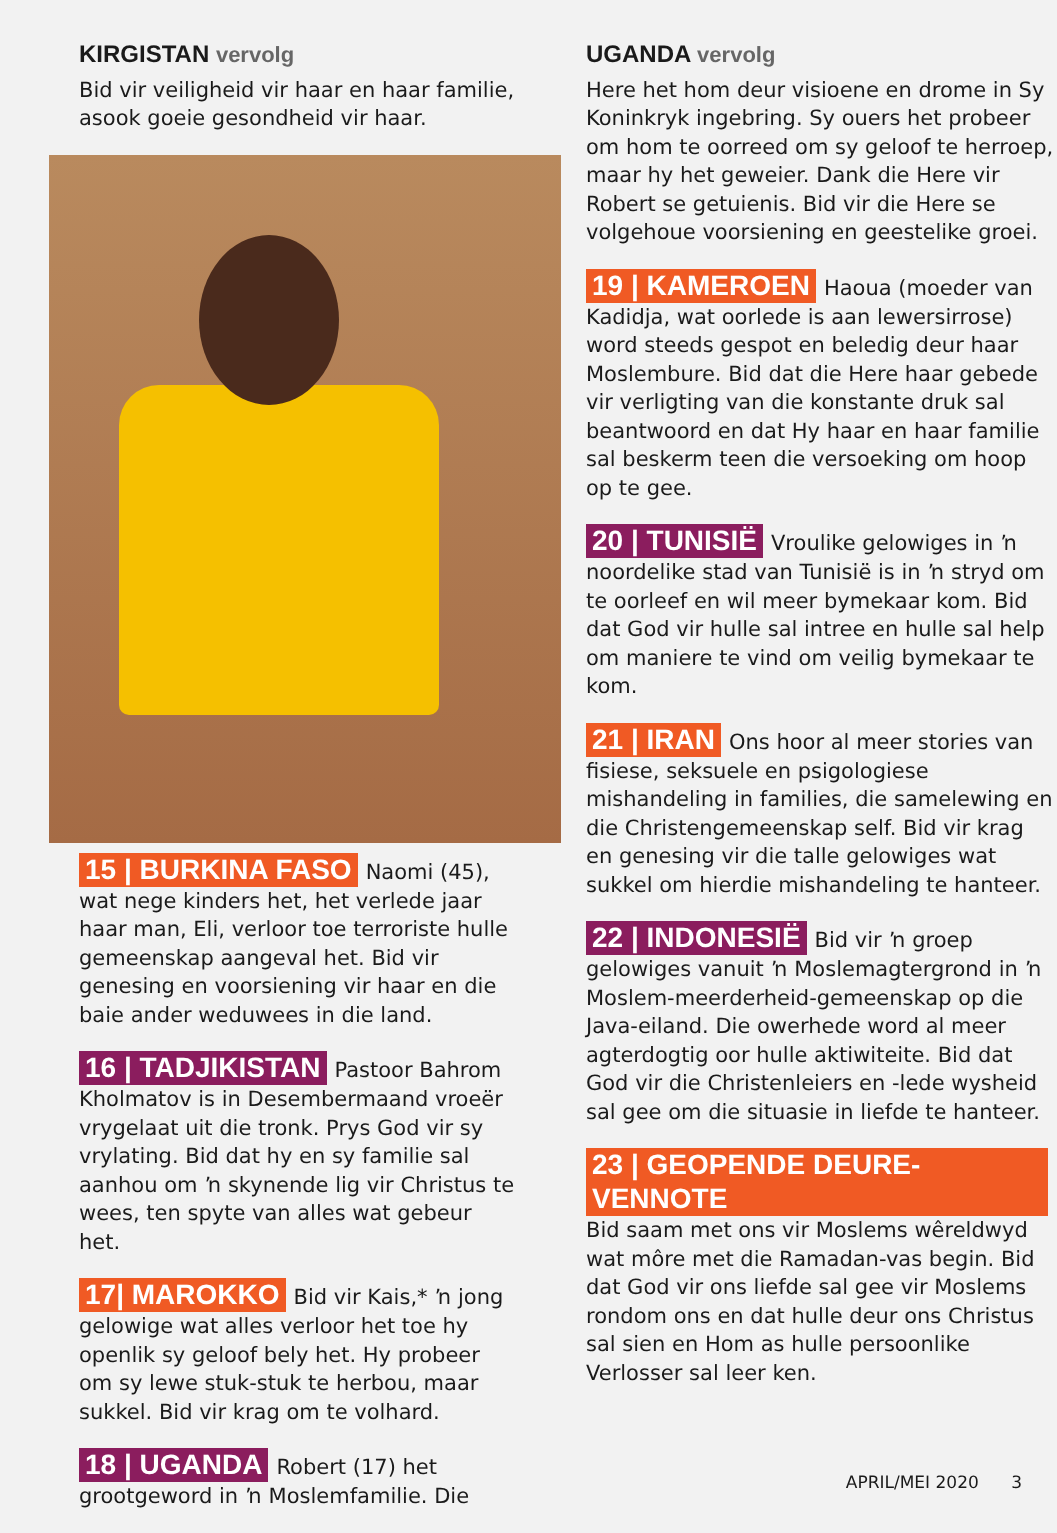KIRGISTAN vervolg
Bid vir veiligheid vir haar en haar familie, asook goeie gesondheid vir haar.
15 | BURKINA FASO Naomi (45), wat nege kinders het, het verlede jaar haar man, Eli, verloor toe terroriste hulle gemeenskap aangeval het. Bid vir genesing en voorsiening vir haar en die baie ander weduwees in die land.
16 | TADJIKISTAN Pastoor Bahrom Kholmatov is in Desembermaand vroeër vrygelaat uit die tronk. Prys God vir sy vrylating. Bid dat hy en sy familie sal aanhou om ŉ skynende lig vir Christus te wees, ten spyte van alles wat gebeur het.
17| MAROKKO Bid vir Kais,* ŉ jong gelowige wat alles verloor het toe hy openlik sy geloof bely het. Hy probeer om sy lewe stuk-stuk te herbou, maar sukkel. Bid vir krag om te volhard.
18 | UGANDA Robert (17) het grootgeword in ŉ Moslemfamilie. Die
UGANDA vervolg
Here het hom deur visioene en drome in Sy Koninkryk ingebring. Sy ouers het probeer om hom te oorreed om sy geloof te herroep, maar hy het geweier. Dank die Here vir Robert se getuienis. Bid vir die Here se volgehoue voorsiening en geestelike groei.
19 | KAMEROEN Haoua (moeder van Kadidja, wat oorlede is aan lewersirrose) word steeds gespot en beledig deur haar Moslembure. Bid dat die Here haar gebede vir verligting van die konstante druk sal beantwoord en dat Hy haar en haar familie sal beskerm teen die versoeking om hoop op te gee.
20 | TUNISIË Vroulike gelowiges in ŉ noordelike stad van Tunisië is in ŉ stryd om te oorleef en wil meer bymekaar kom. Bid dat God vir hulle sal intree en hulle sal help om maniere te vind om veilig bymekaar te kom.
21 | IRAN Ons hoor al meer stories van fisiese, seksuele en psigologiese mishandeling in families, die samelewing en die Christengemeenskap self. Bid vir krag en genesing vir die talle gelowiges wat sukkel om hierdie mishandeling te hanteer.
22 | INDONESIË Bid vir ŉ groep gelowiges vanuit ŉ Moslemagtergrond in ŉ Moslem-meerderheid-gemeenskap op die Java-eiland. Die owerhede word al meer agterdogtig oor hulle aktiwiteite. Bid dat God vir die Christenleiers en -lede wysheid sal gee om die situasie in liefde te hanteer.
23 | GEOPENDE DEURE-VENNOTE Bid saam met ons vir Moslems wêreldwyd wat môre met die Ramadan-vas begin. Bid dat God vir ons liefde sal gee vir Moslems rondom ons en dat hulle deur ons Christus sal sien en Hom as hulle persoonlike Verlosser sal leer ken.
APRIL/MEI 2020 3